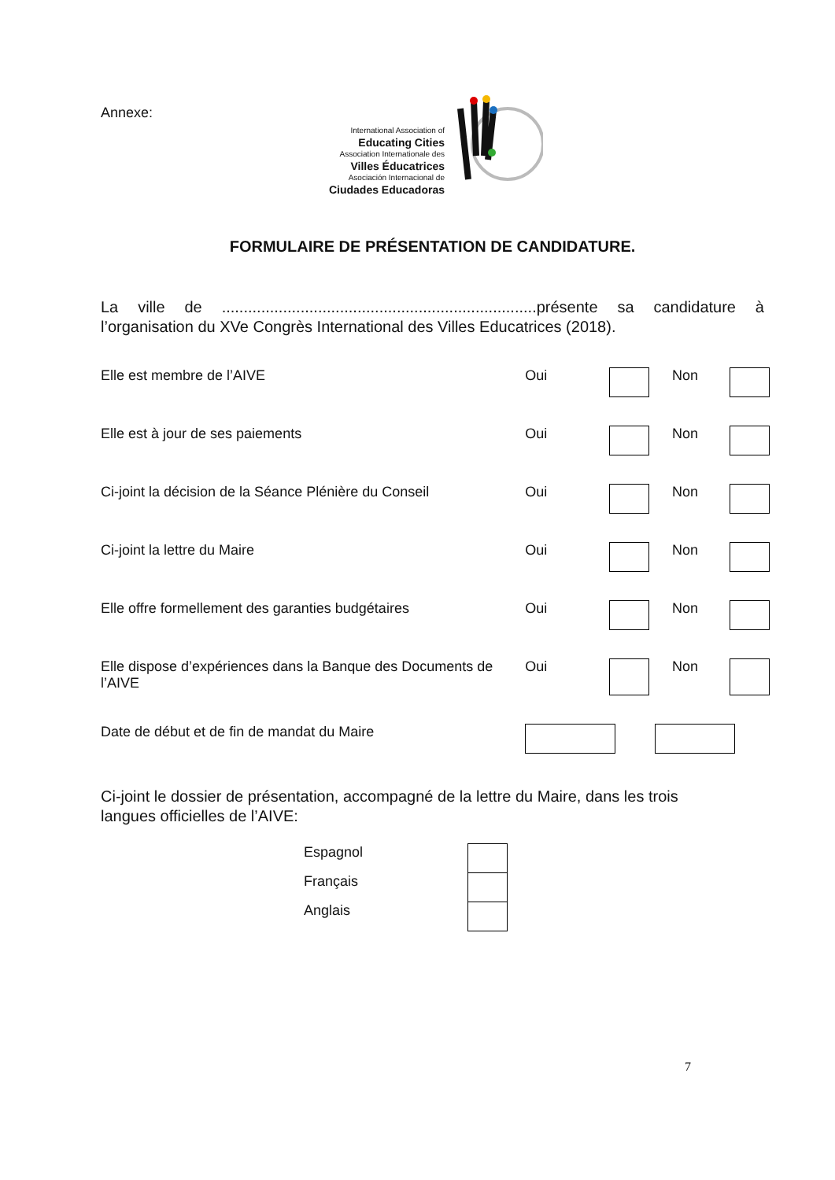Annexe:
International Association of
Educating Cities
Association Internationale des
Villes Éducatrices
Asociación Internacional de
Ciudades Educadoras
FORMULAIRE DE PRÉSENTATION DE CANDIDATURE.
La ville de ........................................................................présente sa candidature à l’organisation du XVe Congrès International des Villes Educatrices (2018).
| Elle est membre de l’AIVE | Oui | | Non | |
| Elle est à jour de ses paiements | Oui | | Non | |
| Ci-joint la décision de la Séance Plénière du Conseil | Oui | | Non | |
| Ci-joint la lettre du Maire | Oui | | Non | |
| Elle offre formellement des garanties budgétaires | Oui | | Non | |
| Elle dispose d’expériences dans la Banque des Documents de l’AIVE | Oui | | Non | |
| Date de début et de fin de mandat du Maire | | | | |
Ci-joint le dossier de présentation, accompagné de la lettre du Maire, dans les trois langues officielles de l’AIVE:
| Espagnol | |
| Français | |
| Anglais | |
7